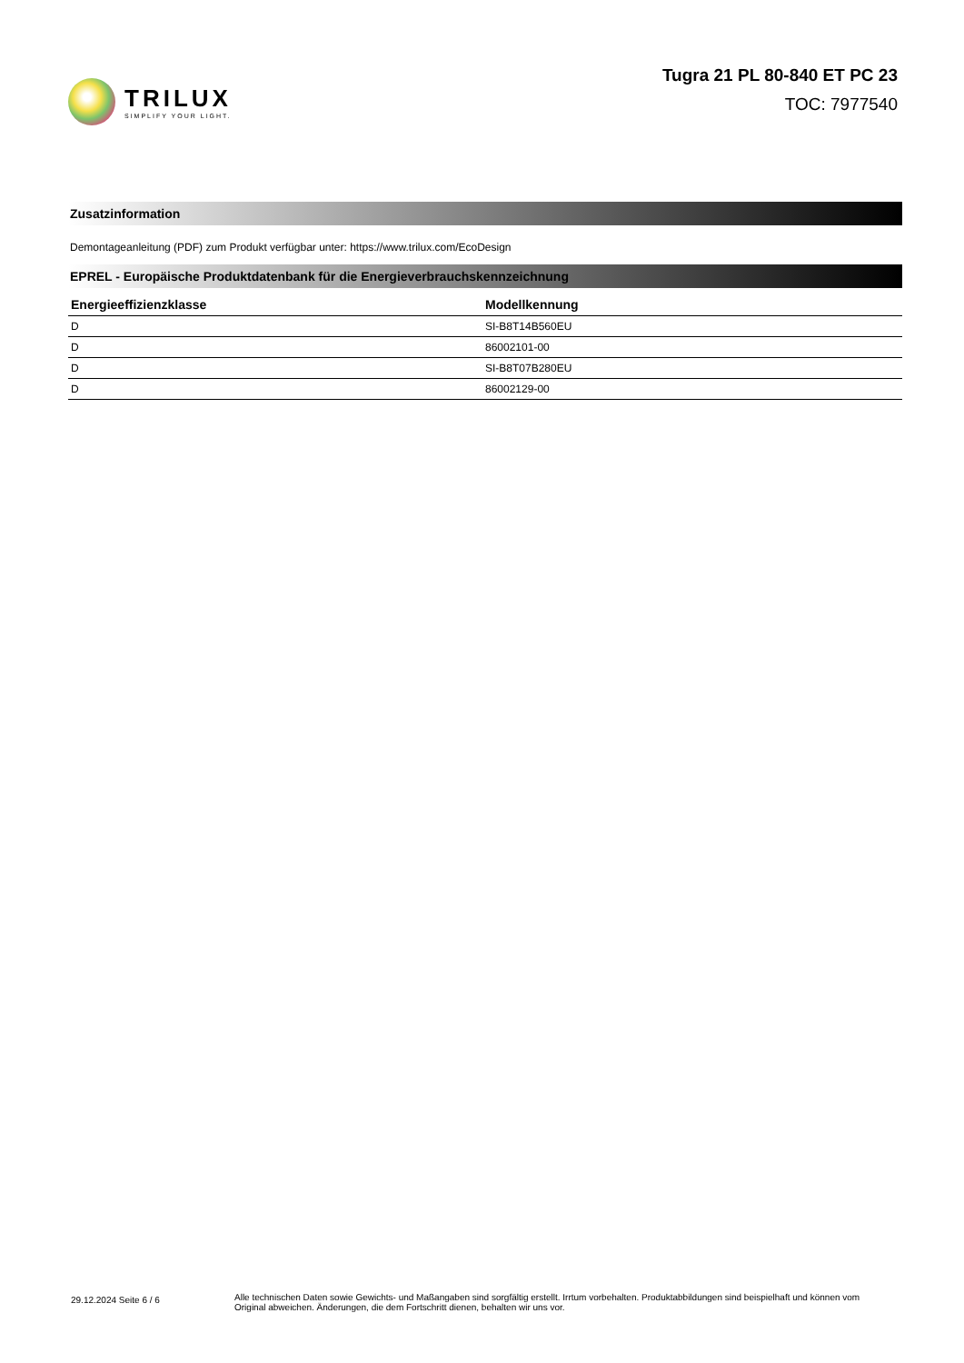TRILUX
SIMPLIFY YOUR LIGHT.
Tugra 21 PL 80-840 ET PC 23
TOC: 7977540
Zusatzinformation
Demontageanleitung (PDF) zum Produkt verfügbar unter: https://www.trilux.com/EcoDesign
EPREL - Europäische Produktdatenbank für die Energieverbrauchskennzeichnung
| Energieeffizienzklasse | Modellkennung |
| --- | --- |
| D | SI-B8T14B560EU |
| D | 86002101-00 |
| D | SI-B8T07B280EU |
| D | 86002129-00 |
29.12.2024 Seite 6 / 6
Alle technischen Daten sowie Gewichts- und Maßangaben sind sorgfältig erstellt. Irrtum vorbehalten. Produktabbildungen sind beispielhaft und können vom Original abweichen. Änderungen, die dem Fortschritt dienen, behalten wir uns vor.